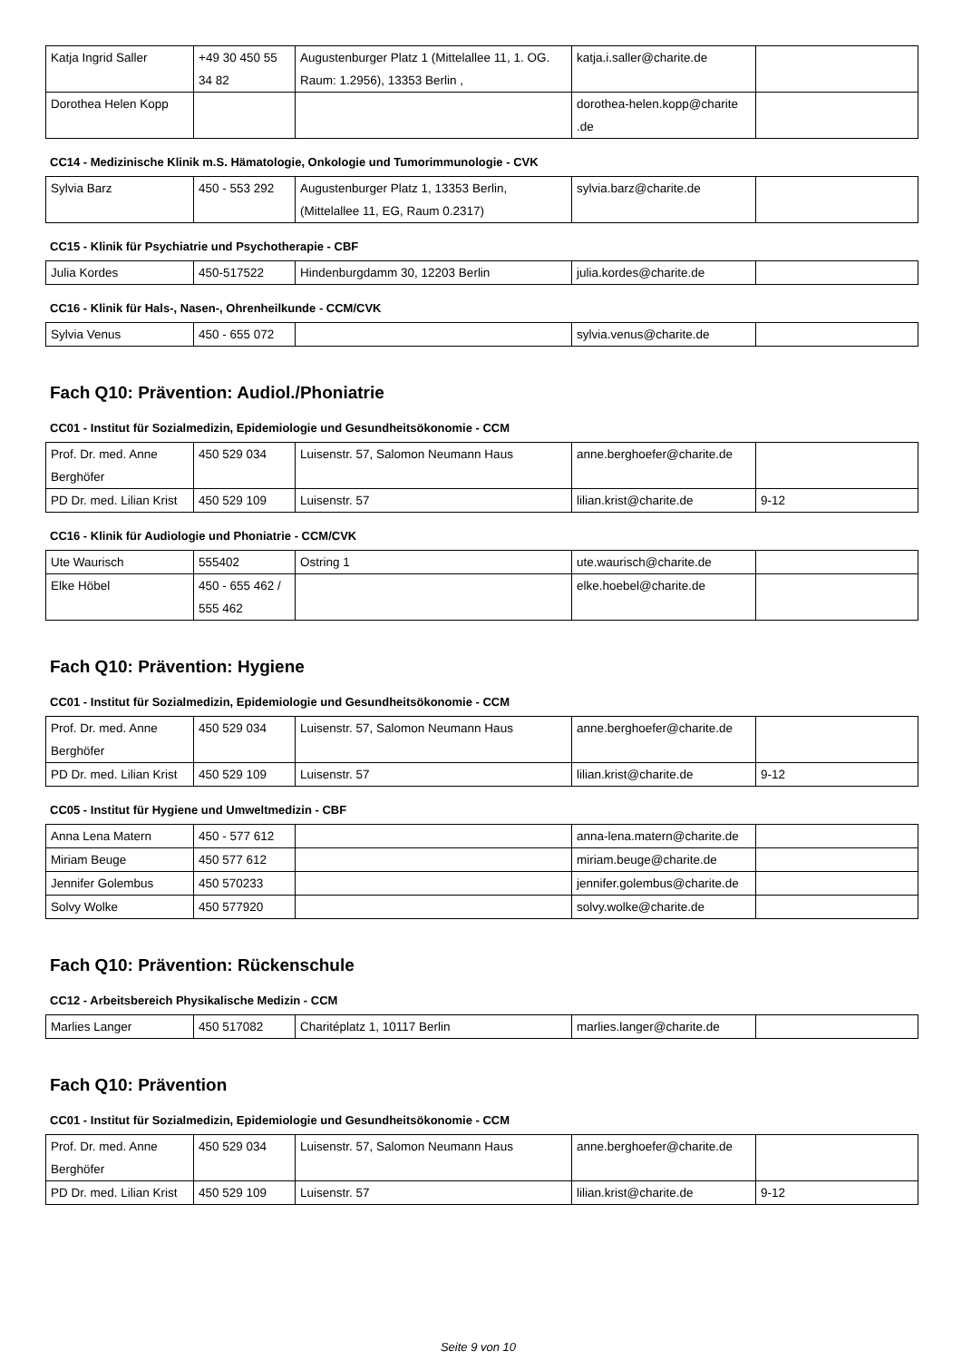| Katja Ingrid Saller | +49 30 450 55 34 82 | Augustenburger Platz 1 (Mittelallee 11, 1. OG. Raum: 1.2956), 13353 Berlin , | katja.i.saller@charite.de | |
| Dorothea Helen Kopp | | | dorothea-helen.kopp@charite .de | |
CC14 - Medizinische Klinik m.S. Hämatologie, Onkologie und Tumorimmunologie - CVK
| Sylvia Barz | 450 - 553 292 | Augustenburger Platz 1, 13353 Berlin, (Mittelallee 11, EG, Raum 0.2317) | sylvia.barz@charite.de | |
CC15 - Klinik für Psychiatrie und Psychotherapie - CBF
| Julia Kordes | 450-517522 | Hindenburgdamm 30, 12203 Berlin | julia.kordes@charite.de | |
CC16 - Klinik für Hals-, Nasen-, Ohrenheilkunde - CCM/CVK
| Sylvia Venus | 450 - 655 072 | | sylvia.venus@charite.de | |
Fach Q10: Prävention: Audiol./Phoniatrie
CC01 - Institut für Sozialmedizin, Epidemiologie und Gesundheitsökonomie - CCM
| Prof. Dr. med. Anne Berghöfer | 450 529 034 | Luisenstr. 57, Salomon Neumann Haus | anne.berghoefer@charite.de | |
| PD Dr. med. Lilian Krist | 450 529 109 | Luisenstr. 57 | lilian.krist@charite.de | 9-12 |
CC16 - Klinik für Audiologie und Phoniatrie - CCM/CVK
| Ute Waurisch | 555402 | Ostring 1 | ute.waurisch@charite.de | |
| Elke Höbel | 450 - 655 462 / 555 462 | | elke.hoebel@charite.de | |
Fach Q10: Prävention: Hygiene
CC01 - Institut für Sozialmedizin, Epidemiologie und Gesundheitsökonomie - CCM
| Prof. Dr. med. Anne Berghöfer | 450 529 034 | Luisenstr. 57, Salomon Neumann Haus | anne.berghoefer@charite.de | |
| PD Dr. med. Lilian Krist | 450 529 109 | Luisenstr. 57 | lilian.krist@charite.de | 9-12 |
CC05 - Institut für Hygiene und Umweltmedizin - CBF
| Anna Lena Matern | 450 - 577 612 | | anna-lena.matern@charite.de | |
| Miriam Beuge | 450 577 612 | | miriam.beuge@charite.de | |
| Jennifer Golembus | 450 570233 | | jennifer.golembus@charite.de | |
| Solvy Wolke | 450 577920 | | solvy.wolke@charite.de | |
Fach Q10: Prävention: Rückenschule
CC12 - Arbeitsbereich Physikalische Medizin - CCM
| Marlies Langer | 450 517082 | Charitéplatz 1, 10117 Berlin | marlies.langer@charite.de | |
Fach Q10: Prävention
CC01 - Institut für Sozialmedizin, Epidemiologie und Gesundheitsökonomie - CCM
| Prof. Dr. med. Anne Berghöfer | 450 529 034 | Luisenstr. 57, Salomon Neumann Haus | anne.berghoefer@charite.de | |
| PD Dr. med. Lilian Krist | 450 529 109 | Luisenstr. 57 | lilian.krist@charite.de | 9-12 |
Seite 9 von 10